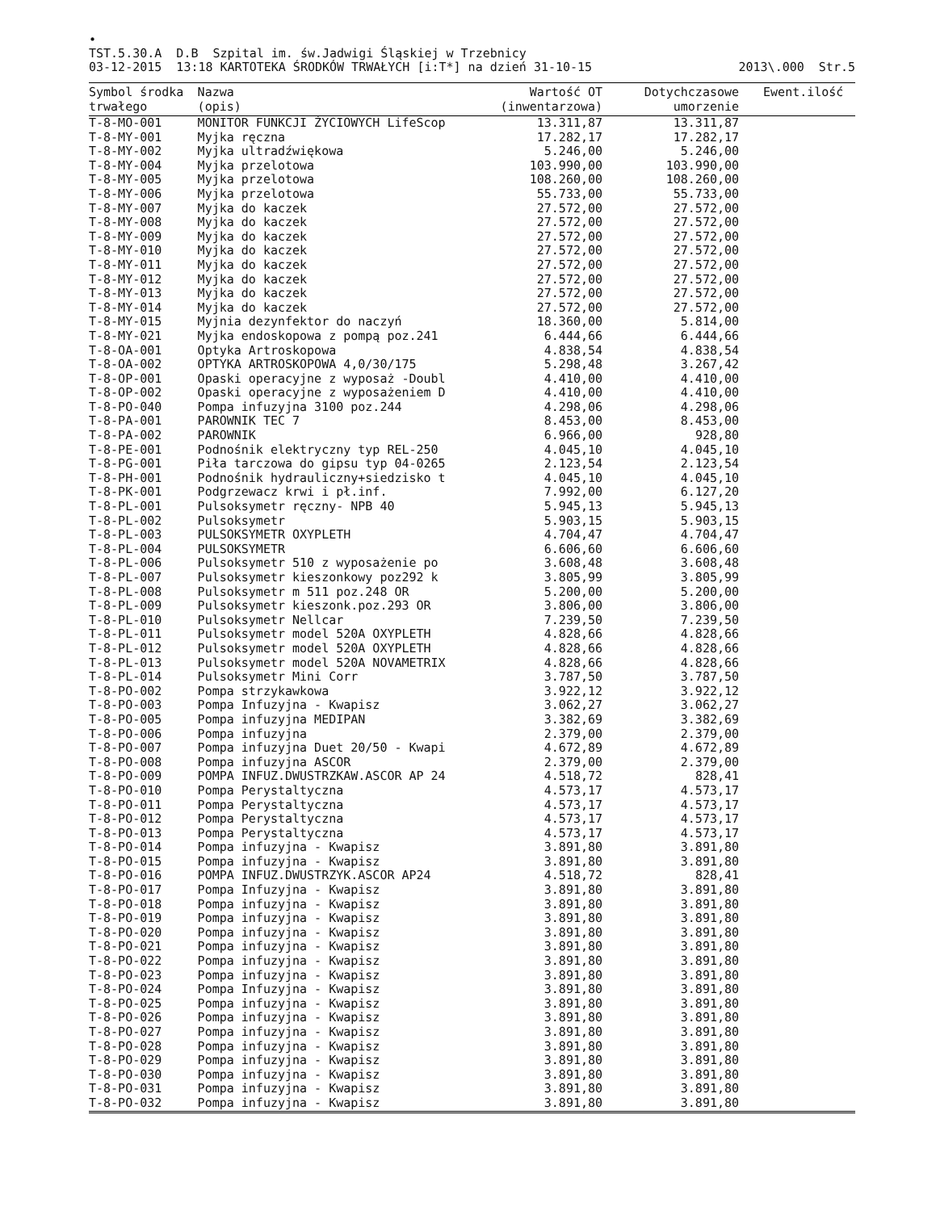•
TST.5.30.A D.B Szpital im. św.Jadwigi Śląskiej w Trzebnicy
03-12-2015 13:18 KARTOTEKA ŚRODKÓW TRWAŁYCH [i:T*] na dzień 31-10-15
2013\.000 Str.5
| Symbol środka trwałego | Nazwa (opis) | Wartość OT (inwentarzowa) | Dotychczasowe umorzenie | Ewent.ilość |
| --- | --- | --- | --- | --- |
| T-8-MO-001 | MONITOR FUNKCJI ŻYCIOWYCH LifeScop | 13.311,87 | 13.311,87 | |
| T-8-MY-001 | Myjka ręczna | 17.282,17 | 17.282,17 | |
| T-8-MY-002 | Myjka ultradźwiękowa | 5.246,00 | 5.246,00 | |
| T-8-MY-004 | Myjka przelotowa | 103.990,00 | 103.990,00 | |
| T-8-MY-005 | Myjka przelotowa | 108.260,00 | 108.260,00 | |
| T-8-MY-006 | Myjka przelotowa | 55.733,00 | 55.733,00 | |
| T-8-MY-007 | Myjka do kaczek | 27.572,00 | 27.572,00 | |
| T-8-MY-008 | Myjka do kaczek | 27.572,00 | 27.572,00 | |
| T-8-MY-009 | Myjka do kaczek | 27.572,00 | 27.572,00 | |
| T-8-MY-010 | Myjka do kaczek | 27.572,00 | 27.572,00 | |
| T-8-MY-011 | Myjka do kaczek | 27.572,00 | 27.572,00 | |
| T-8-MY-012 | Myjka do kaczek | 27.572,00 | 27.572,00 | |
| T-8-MY-013 | Myjka do kaczek | 27.572,00 | 27.572,00 | |
| T-8-MY-014 | Myjka do kaczek | 27.572,00 | 27.572,00 | |
| T-8-MY-015 | Myjnia dezynfektor do naczyń | 18.360,00 | 5.814,00 | |
| T-8-MY-021 | Myjka endoskopowa z pompą poz.241 | 6.444,66 | 6.444,66 | |
| T-8-OA-001 | Optyka Artroskopowa | 4.838,54 | 4.838,54 | |
| T-8-OA-002 | OPTYKA ARTROSKOPOWA 4,0/30/175 | 5.298,48 | 3.267,42 | |
| T-8-OP-001 | Opaski operacyjne z wyposaż -Doubl | 4.410,00 | 4.410,00 | |
| T-8-OP-002 | Opaski operacyjne z wyposażeniem D | 4.410,00 | 4.410,00 | |
| T-8-PO-040 | Pompa infuzyjna 3100 poz.244 | 4.298,06 | 4.298,06 | |
| T-8-PA-001 | PAROWNIK TEC 7 | 8.453,00 | 8.453,00 | |
| T-8-PA-002 | PAROWNIK | 6.966,00 | 928,80 | |
| T-8-PE-001 | Podnośnik elektryczny typ REL-250 | 4.045,10 | 4.045,10 | |
| T-8-PG-001 | Piła tarczowa do gipsu typ 04-0265 | 2.123,54 | 2.123,54 | |
| T-8-PH-001 | Podnośnik hydrauliczny+siedzisko t | 4.045,10 | 4.045,10 | |
| T-8-PK-001 | Podgrzewacz krwi i pł.inf. | 7.992,00 | 6.127,20 | |
| T-8-PL-001 | Pulsoksymetr ręczny- NPB 40 | 5.945,13 | 5.945,13 | |
| T-8-PL-002 | Pulsoksymetr | 5.903,15 | 5.903,15 | |
| T-8-PL-003 | PULSOKSYMETR OXYPLETH | 4.704,47 | 4.704,47 | |
| T-8-PL-004 | PULSOKSYMETR | 6.606,60 | 6.606,60 | |
| T-8-PL-006 | Pulsoksymetr 510 z wyposażenie po | 3.608,48 | 3.608,48 | |
| T-8-PL-007 | Pulsoksymetr kieszonkowy poz292 k | 3.805,99 | 3.805,99 | |
| T-8-PL-008 | Pulsoksymetr m 511 poz.248 OR | 5.200,00 | 5.200,00 | |
| T-8-PL-009 | Pulsoksymetr kieszonk.poz.293 OR | 3.806,00 | 3.806,00 | |
| T-8-PL-010 | Pulsoksymetr Nellcar | 7.239,50 | 7.239,50 | |
| T-8-PL-011 | Pulsoksymetr model 520A OXYPLETH | 4.828,66 | 4.828,66 | |
| T-8-PL-012 | Pulsoksymetr model 520A OXYPLETH | 4.828,66 | 4.828,66 | |
| T-8-PL-013 | Pulsoksymetr model 520A NOVAMETRIX | 4.828,66 | 4.828,66 | |
| T-8-PL-014 | Pulsoksymetr Mini Corr | 3.787,50 | 3.787,50 | |
| T-8-PO-002 | Pompa strzykawkowa | 3.922,12 | 3.922,12 | |
| T-8-PO-003 | Pompa Infuzyjna - Kwapisz | 3.062,27 | 3.062,27 | |
| T-8-PO-005 | Pompa infuzyjna MEDIPAN | 3.382,69 | 3.382,69 | |
| T-8-PO-006 | Pompa infuzyjna | 2.379,00 | 2.379,00 | |
| T-8-PO-007 | Pompa infuzyjna Duet 20/50 - Kwapi | 4.672,89 | 4.672,89 | |
| T-8-PO-008 | Pompa infuzyjna ASCOR | 2.379,00 | 2.379,00 | |
| T-8-PO-009 | POMPA INFUZ.DWUSTRZKAW.ASCOR AP 24 | 4.518,72 | 828,41 | |
| T-8-PO-010 | Pompa Perystaltyczna | 4.573,17 | 4.573,17 | |
| T-8-PO-011 | Pompa Perystaltyczna | 4.573,17 | 4.573,17 | |
| T-8-PO-012 | Pompa Perystaltyczna | 4.573,17 | 4.573,17 | |
| T-8-PO-013 | Pompa Perystaltyczna | 4.573,17 | 4.573,17 | |
| T-8-PO-014 | Pompa infuzyjna - Kwapisz | 3.891,80 | 3.891,80 | |
| T-8-PO-015 | Pompa infuzyjna - Kwapisz | 3.891,80 | 3.891,80 | |
| T-8-PO-016 | POMPA INFUZ.DWUSTRZYK.ASCOR AP24 | 4.518,72 | 828,41 | |
| T-8-PO-017 | Pompa Infuzyjna - Kwapisz | 3.891,80 | 3.891,80 | |
| T-8-PO-018 | Pompa infuzyjna - Kwapisz | 3.891,80 | 3.891,80 | |
| T-8-PO-019 | Pompa infuzyjna - Kwapisz | 3.891,80 | 3.891,80 | |
| T-8-PO-020 | Pompa infuzyjna - Kwapisz | 3.891,80 | 3.891,80 | |
| T-8-PO-021 | Pompa infuzyjna - Kwapisz | 3.891,80 | 3.891,80 | |
| T-8-PO-022 | Pompa infuzyjna - Kwapisz | 3.891,80 | 3.891,80 | |
| T-8-PO-023 | Pompa infuzyjna - Kwapisz | 3.891,80 | 3.891,80 | |
| T-8-PO-024 | Pompa Infuzyjna - Kwapisz | 3.891,80 | 3.891,80 | |
| T-8-PO-025 | Pompa infuzyjna - Kwapisz | 3.891,80 | 3.891,80 | |
| T-8-PO-026 | Pompa infuzyjna - Kwapisz | 3.891,80 | 3.891,80 | |
| T-8-PO-027 | Pompa infuzyjna - Kwapisz | 3.891,80 | 3.891,80 | |
| T-8-PO-028 | Pompa infuzyjna - Kwapisz | 3.891,80 | 3.891,80 | |
| T-8-PO-029 | Pompa infuzyjna - Kwapisz | 3.891,80 | 3.891,80 | |
| T-8-PO-030 | Pompa infuzyjna - Kwapisz | 3.891,80 | 3.891,80 | |
| T-8-PO-031 | Pompa infuzyjna - Kwapisz | 3.891,80 | 3.891,80 | |
| T-8-PO-032 | Pompa infuzyjna - Kwapisz | 3.891,80 | 3.891,80 | |